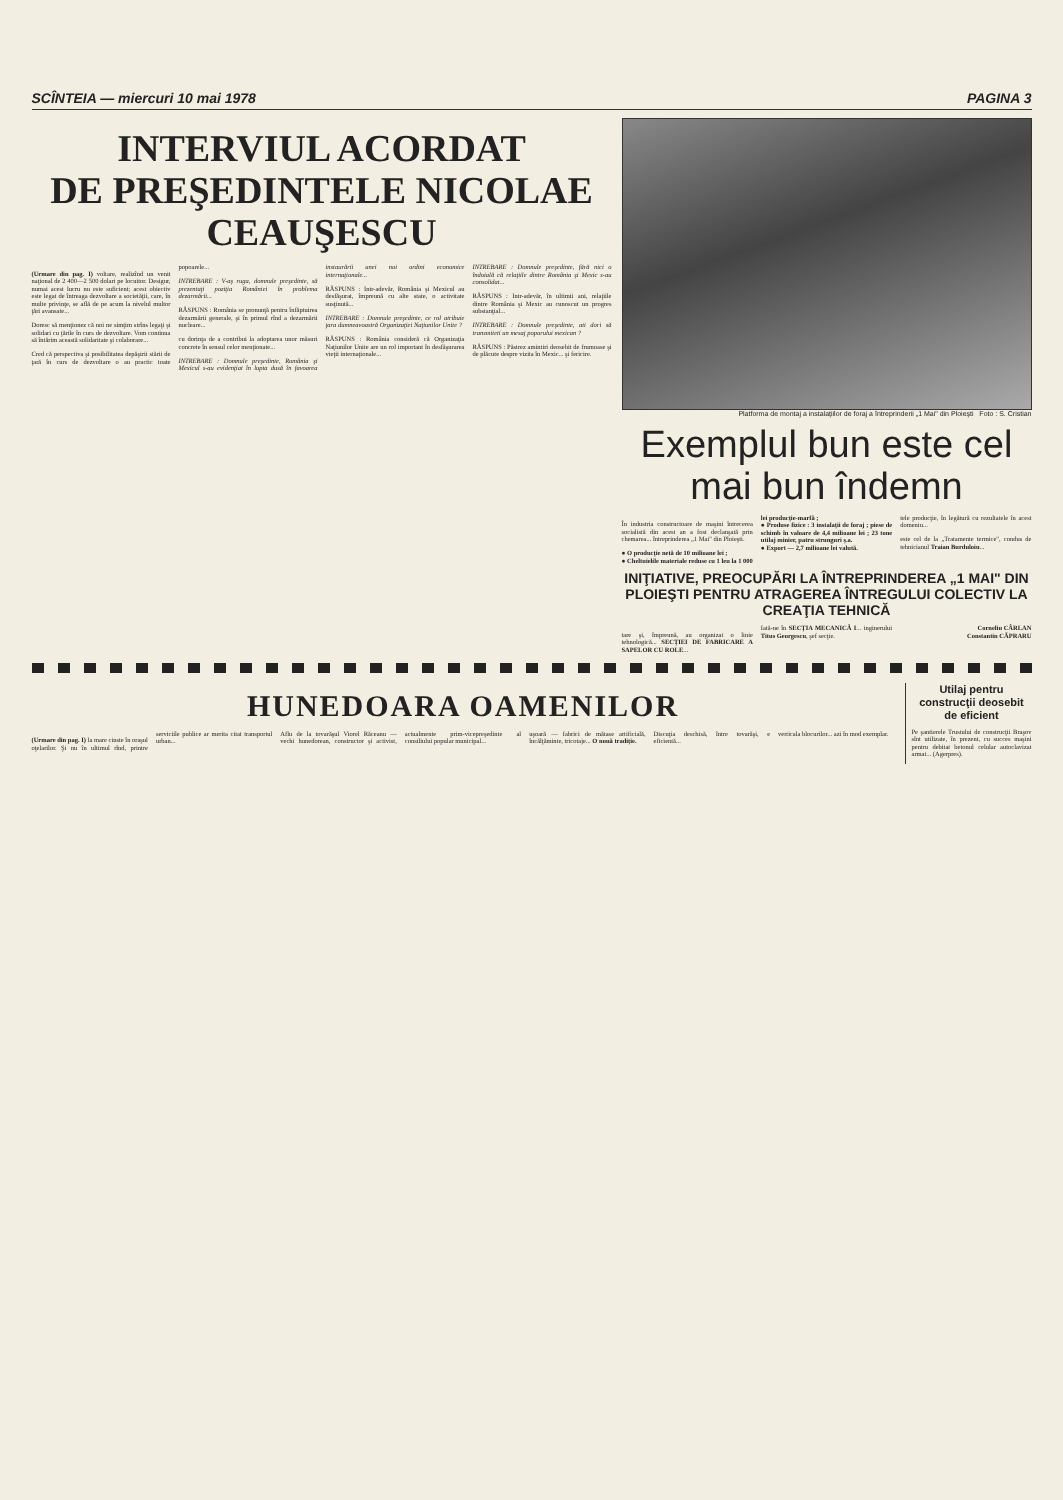SCÎNTEIA — miercuri 10 mai 1978 PAGINA 3
INTERVIUL ACORDAT
DE PREŞEDINTELE NICOLAE CEAUŞESCU
(Urmare din pag. I) voltare, realizînd un venit naţional de 2 400—2 500 dolari pe locuitor. Desigur, numai acest lucru nu este suficient; acest obiectiv este legat de întreaga dezvoltare a societăţii, care, în multe privinţe, se află de pe acum la nivelul multor ţări avansate...
Doresc să menţionez că noi ne simţim strîns legaţi şi solidari cu ţările în curs de dezvoltare. Vom continua să întărim această solidaritate şi colaborare...
Cred că perspectiva şi posibilitatea depăşirii stării de ţară în curs de dezvoltare o au practic toate popoarele...
INTREBARE : V-aş ruga, domnule preşedinte, să prezentaţi poziţia României în problema dezarmării...
RĂSPUNS : România se pronunţă pentru înfăptuirea dezarmării generale, şi în primul rînd a dezarmării nucleare...
cu dorinţa de a contribui la adoptarea unor măsuri concrete în sensul celor menţionate...
INTREBARE : Domnule preşedinte, România şi Mexicul s-au evidenţiat în lupta dusă în favoarea instaurării unei noi ordini economice internaţionale...
RĂSPUNS : Intr-adevăr, România şi Mexicul au desfăşurat, împreună cu alte state, o activitate susţinută...
INTREBARE : Domnule preşedinte, ce rol atribuie ţara dumneavoastră Organizaţiei Naţiunilor Unite ?
RĂSPUNS : România consideră că Organizaţia Naţiunilor Unite are un rol important în desfăşurarea vieţii internaţionale...
INTREBARE : Domnule preşedinte, fără nici o îndoială că relaţiile dintre România şi Mexic s-au consolidat...
RĂSPUNS : Intr-adevăr, în ultimii ani, relaţiile dintre România şi Mexic au cunoscut un progres substanţial...
INTREBARE : Domnule preşedinte, ati dori să transmiteti un mesaj poporului mexican ?
RĂSPUNS : Păstrez amintiri deosebit de frumoase şi de plăcute despre vizita în Mexic... şi fericire.
Platforma de montaj a instalaţiilor de foraj a întreprinderii „1 Mai" din Ploieşti Foto : S. Cristian
Exemplul bun este cel mai bun îndemn
În industria constructoare de maşini întrecerea socialistă din acest an a fost declanşată prin chemarea... întreprinderea „1 Mai" din Ploieşti.
● O producţie netă de 10 milioane lei ;
● Cheltuielile materiale reduse cu 1 leu la 1 000 lei producţie-marfă ;
● Produse fizice : 3 instalaţii de foraj ; piese de schimb în valoare de 4,4 milioane lei ; 23 tone utilaj minier, patru strunguri ş.a.
● Export — 2,7 milioane lei valută.
tele producţie, în legătură cu rezultatele în acest domeniu...
este cel de la „Tratamente termice", condus de tehnicianul Traian Burduloiu...
INIŢIATIVE, PREOCUPĂRI LA ÎNTREPRINDEREA „1 MAI" DIN PLOIEŞTI PENTRU ATRAGEREA ÎNTREGULUI COLECTIV LA CREAŢIA TEHNICĂ
tare şi, împreună, au organizat o linie tehnologică... SECŢIEI DE FABRICARE A SAPELOR CU ROLE...
Iată-ne în SECŢIA MECANICĂ I... inginerului Titus Georgescu, şef secţie.
Corneliu CÂRLAN
Constantin CĂPRARU
HUNEDOARA OAMENILOR
(Urmare din pag. I) la mare cinste în oraşul oţelarilor. Şi nu în ultimul rînd, printre serviciile publice ar merita citat transportul urban...
Aflu de la tovarăşul Viorel Răceanu — vechi hunedorean, constructor şi activist, actualmente prim-vicepreşedinte al consiliului popular municipal...
uşoară — fabrici de mătase artificială, încălţăminte, tricotaje... O nouă tradiţie.
Discuţia deschisă, între tovarăşi, e eficientă...
verticala blocurilor... azi în mod exemplar.
Utilaj pentru construcţii deosebit de eficient
Pe şantierele Trustului de construcţii Braşov sînt utilizate, în prezent, cu succes maşini pentru debitat betonul celular autoclavizat armat... (Agerpres).